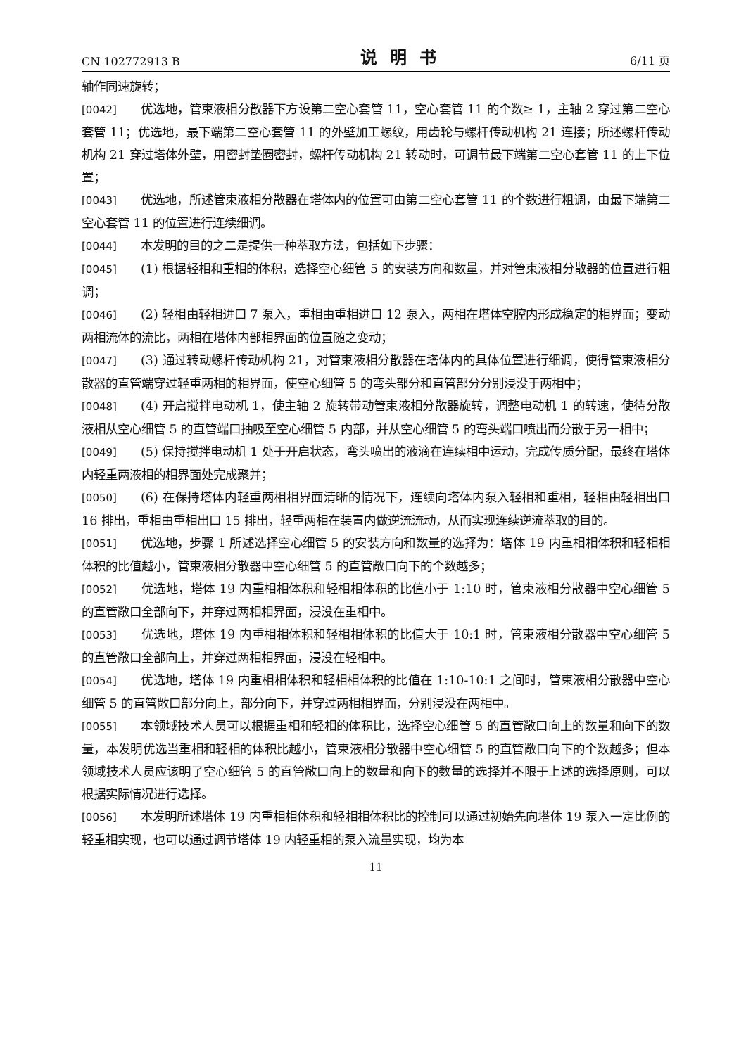CN 102772913 B 说明书 6/11 页
轴作同速旋转；
[0042] 优选地，管束液相分散器下方设第二空心套管 11，空心套管 11 的个数≥ 1，主轴 2 穿过第二空心套管 11；优选地，最下端第二空心套管 11 的外壁加工螺纹，用齿轮与螺杆传动机构 21 连接；所述螺杆传动机构 21 穿过塔体外壁，用密封垫圈密封，螺杆传动机构 21 转动时，可调节最下端第二空心套管 11 的上下位置；
[0043] 优选地，所述管束液相分散器在塔体内的位置可由第二空心套管 11 的个数进行粗调，由最下端第二空心套管 11 的位置进行连续细调。
[0044] 本发明的目的之二是提供一种萃取方法，包括如下步骤：
[0045] (1) 根据轻相和重相的体积，选择空心细管 5 的安装方向和数量，并对管束液相分散器的位置进行粗调；
[0046] (2) 轻相由轻相进口 7 泵入，重相由重相进口 12 泵入，两相在塔体空腔内形成稳定的相界面；变动两相流体的流比，两相在塔体内部相界面的位置随之变动；
[0047] (3) 通过转动螺杆传动机构 21，对管束液相分散器在塔体内的具体位置进行细调，使得管束液相分散器的直管端穿过轻重两相的相界面，使空心细管 5 的弯头部分和直管部分分别浸没于两相中；
[0048] (4) 开启搅拌电动机 1，使主轴 2 旋转带动管束液相分散器旋转，调整电动机 1 的转速，使待分散液相从空心细管 5 的直管端口抽吸至空心细管 5 内部，并从空心细管 5 的弯头端口喷出而分散于另一相中；
[0049] (5) 保持搅拌电动机 1 处于开启状态，弯头喷出的液滴在连续相中运动，完成传质分配，最终在塔体内轻重两液相的相界面处完成聚并；
[0050] (6) 在保持塔体内轻重两相相界面清晰的情况下，连续向塔体内泵入轻相和重相，轻相由轻相出口 16 排出，重相由重相出口 15 排出，轻重两相在装置内做逆流流动，从而实现连续逆流萃取的目的。
[0051] 优选地，步骤 1 所述选择空心细管 5 的安装方向和数量的选择为：塔体 19 内重相相体积和轻相相体积的比值越小，管束液相分散器中空心细管 5 的直管敞口向下的个数越多；
[0052] 优选地，塔体 19 内重相相体积和轻相相体积的比值小于 1:10 时，管束液相分散器中空心细管 5 的直管敞口全部向下，并穿过两相相界面，浸没在重相中。
[0053] 优选地，塔体 19 内重相相体积和轻相相体积的比值大于 10:1 时，管束液相分散器中空心细管 5 的直管敞口全部向上，并穿过两相相界面，浸没在轻相中。
[0054] 优选地，塔体 19 内重相相体积和轻相相体积的比值在 1:10-10:1 之间时，管束液相分散器中空心细管 5 的直管敞口部分向上，部分向下，并穿过两相相界面，分别浸没在两相中。
[0055] 本领域技术人员可以根据重相和轻相的体积比，选择空心细管 5 的直管敞口向上的数量和向下的数量，本发明优选当重相和轻相的体积比越小，管束液相分散器中空心细管 5 的直管敞口向下的个数越多；但本领域技术人员应该明了空心细管 5 的直管敞口向上的数量和向下的数量的选择并不限于上述的选择原则，可以根据实际情况进行选择。
[0056] 本发明所述塔体 19 内重相相体积和轻相相体积比的控制可以通过初始先向塔体 19 泵入一定比例的轻重相实现，也可以通过调节塔体 19 内轻重相的泵入流量实现，均为本
11